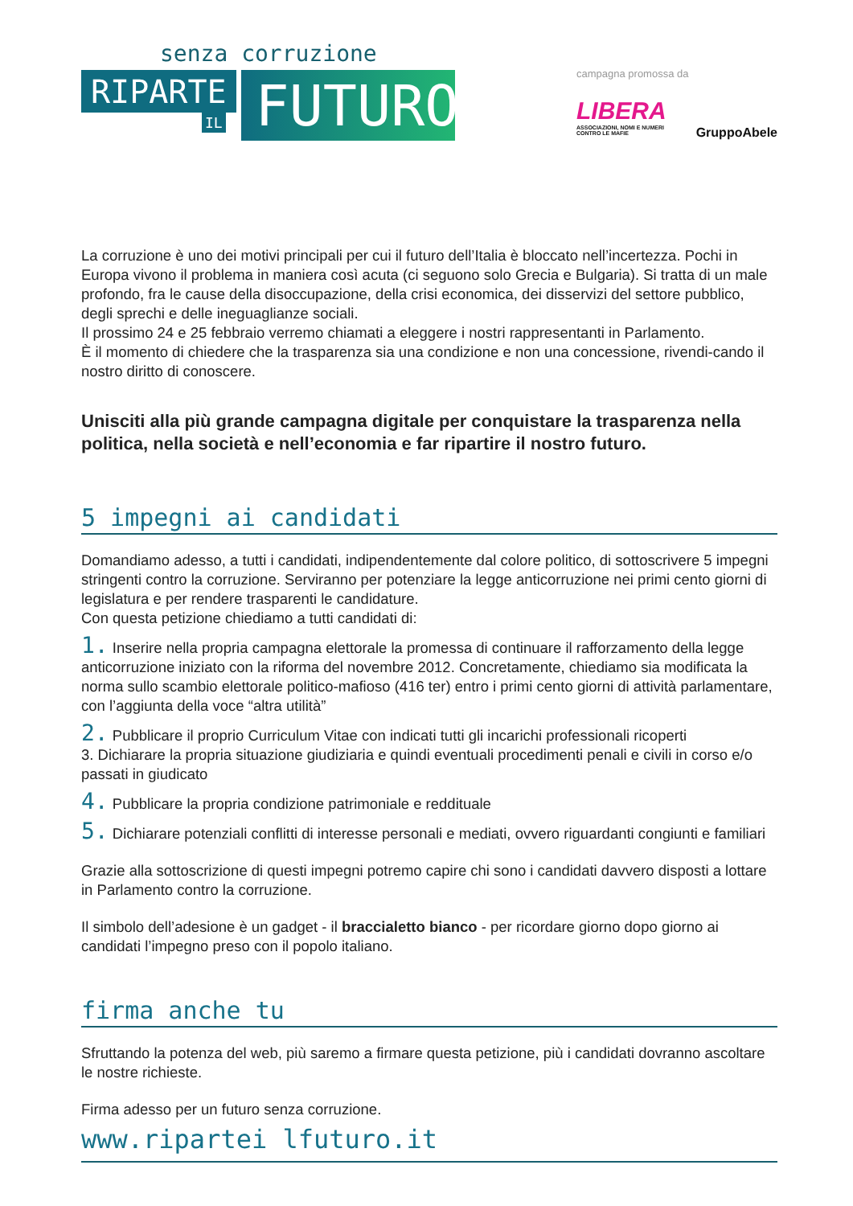senza corruzione
RIPARTE
IL
FUTURO
campagna promossa da
LIBERA
ASSOCIAZIONI, NOMI E NUMERI
CONTRO LE MAFIE
GruppoAbele
La corruzione è uno dei motivi principali per cui il futuro dell’Italia è bloccato nell’incertezza. Pochi in Europa vivono il problema in maniera così acuta (ci seguono solo Grecia e Bulgaria). Si tratta di un male profondo, fra le cause della disoccupazione, della crisi economica, dei disservizi del settore pubblico, degli sprechi e delle ineguaglianze sociali.
Il prossimo 24 e 25 febbraio verremo chiamati a eleggere i nostri rappresentanti in Parlamento.
È il momento di chiedere che la trasparenza sia una condizione e non una concessione, rivendi-cando il nostro diritto di conoscere.
Unisciti alla più grande campagna digitale per conquistare la trasparenza nella politica, nella società e nell’economia e far ripartire il nostro futuro.
5 impegni ai candidati
Domandiamo adesso, a tutti i candidati, indipendentemente dal colore politico, di sottoscrivere 5 impegni stringenti contro la corruzione. Serviranno per potenziare la legge anticorruzione nei primi cento giorni di legislatura e per rendere trasparenti le candidature.
Con questa petizione chiediamo a tutti candidati di:
1. Inserire nella propria campagna elettorale la promessa di continuare il rafforzamento della legge anticorruzione iniziato con la riforma del novembre 2012. Concretamente, chiediamo sia modificata la norma sullo scambio elettorale politico-mafioso (416 ter) entro i primi cento giorni di attività parlamentare, con l’aggiunta della voce “altra utilità”
2. Pubblicare il proprio Curriculum Vitae con indicati tutti gli incarichi professionali ricoperti
3. Dichiarare la propria situazione giudiziaria e quindi eventuali procedimenti penali e civili in corso e/o passati in giudicato
4. Pubblicare la propria condizione patrimoniale e reddituale
5. Dichiarare potenziali conflitti di interesse personali e mediati, ovvero riguardanti congiunti e familiari
Grazie alla sottoscrizione di questi impegni potremo capire chi sono i candidati davvero disposti a lottare in Parlamento contro la corruzione.
Il simbolo dell’adesione è un gadget - il braccialetto bianco - per ricordare giorno dopo giorno ai candidati l’impegno preso con il popolo italiano.
firma anche tu
Sfruttando la potenza del web, più saremo a firmare questa petizione, più i candidati dovranno ascoltare le nostre richieste.
Firma adesso per un futuro senza corruzione.
www.ripartei lfuturo.it